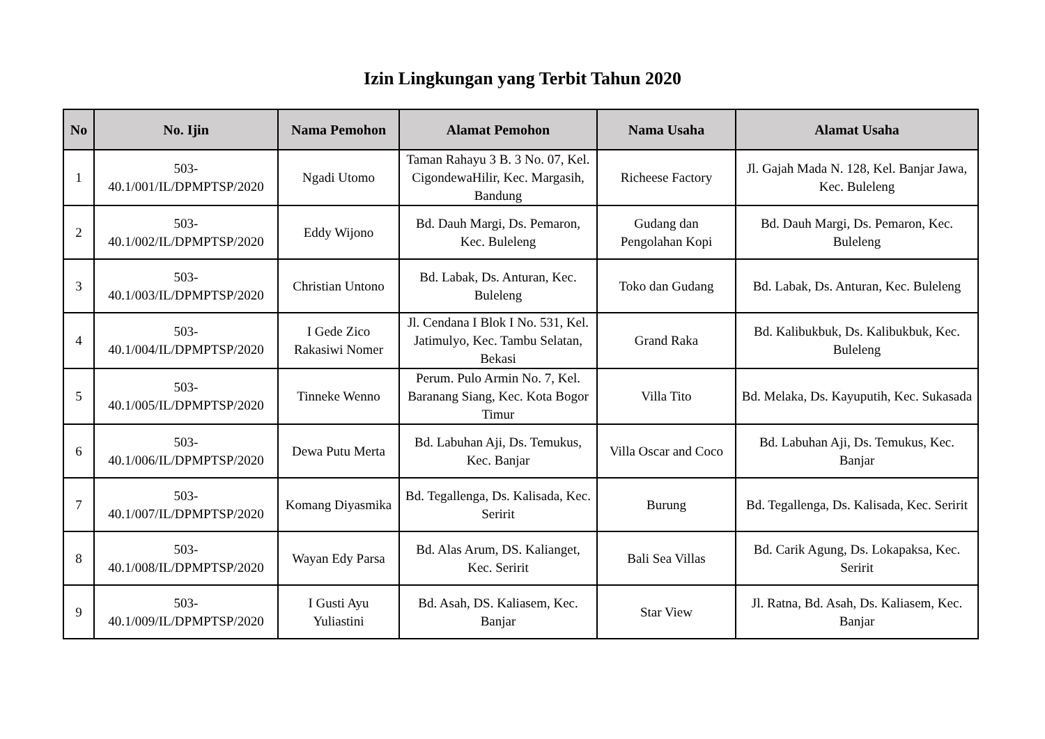Izin Lingkungan yang Terbit Tahun 2020
| No | No. Ijin | Nama Pemohon | Alamat Pemohon | Nama Usaha | Alamat Usaha |
| --- | --- | --- | --- | --- | --- |
| 1 | 503- 40.1/001/IL/DPMPTSP/2020 | Ngadi Utomo | Taman Rahayu 3 B. 3 No. 07, Kel. CigondewaHilir, Kec. Margasih, Bandung | Richeese Factory | Jl. Gajah Mada N. 128, Kel. Banjar Jawa, Kec. Buleleng |
| 2 | 503- 40.1/002/IL/DPMPTSP/2020 | Eddy Wijono | Bd. Dauh Margi, Ds. Pemaron, Kec. Buleleng | Gudang dan Pengolahan Kopi | Bd. Dauh Margi, Ds. Pemaron, Kec. Buleleng |
| 3 | 503- 40.1/003/IL/DPMPTSP/2020 | Christian Untono | Bd. Labak, Ds. Anturan, Kec. Buleleng | Toko dan Gudang | Bd. Labak, Ds. Anturan, Kec. Buleleng |
| 4 | 503- 40.1/004/IL/DPMPTSP/2020 | I Gede Zico Rakasiwi Nomer | Jl. Cendana I Blok I No. 531, Kel. Jatimulyo, Kec. Tambu Selatan, Bekasi | Grand Raka | Bd. Kalibukbuk, Ds. Kalibukbuk, Kec. Buleleng |
| 5 | 503- 40.1/005/IL/DPMPTSP/2020 | Tinneke Wenno | Perum. Pulo Armin No. 7, Kel. Baranang Siang, Kec. Kota Bogor Timur | Villa Tito | Bd. Melaka, Ds. Kayuputih, Kec. Sukasada |
| 6 | 503- 40.1/006/IL/DPMPTSP/2020 | Dewa Putu Merta | Bd. Labuhan Aji, Ds. Temukus, Kec. Banjar | Villa Oscar and Coco | Bd. Labuhan Aji, Ds. Temukus, Kec. Banjar |
| 7 | 503- 40.1/007/IL/DPMPTSP/2020 | Komang Diyasmika | Bd. Tegallenga, Ds. Kalisada, Kec. Seririt | Burung | Bd. Tegallenga, Ds. Kalisada, Kec. Seririt |
| 8 | 503- 40.1/008/IL/DPMPTSP/2020 | Wayan Edy Parsa | Bd. Alas Arum, DS. Kalianget, Kec. Seririt | Bali Sea Villas | Bd. Carik Agung, Ds. Lokapaksa, Kec. Seririt |
| 9 | 503- 40.1/009/IL/DPMPTSP/2020 | I Gusti Ayu Yuliastini | Bd. Asah, DS. Kaliasem, Kec. Banjar | Star View | Jl. Ratna, Bd. Asah, Ds. Kaliasem, Kec. Banjar |